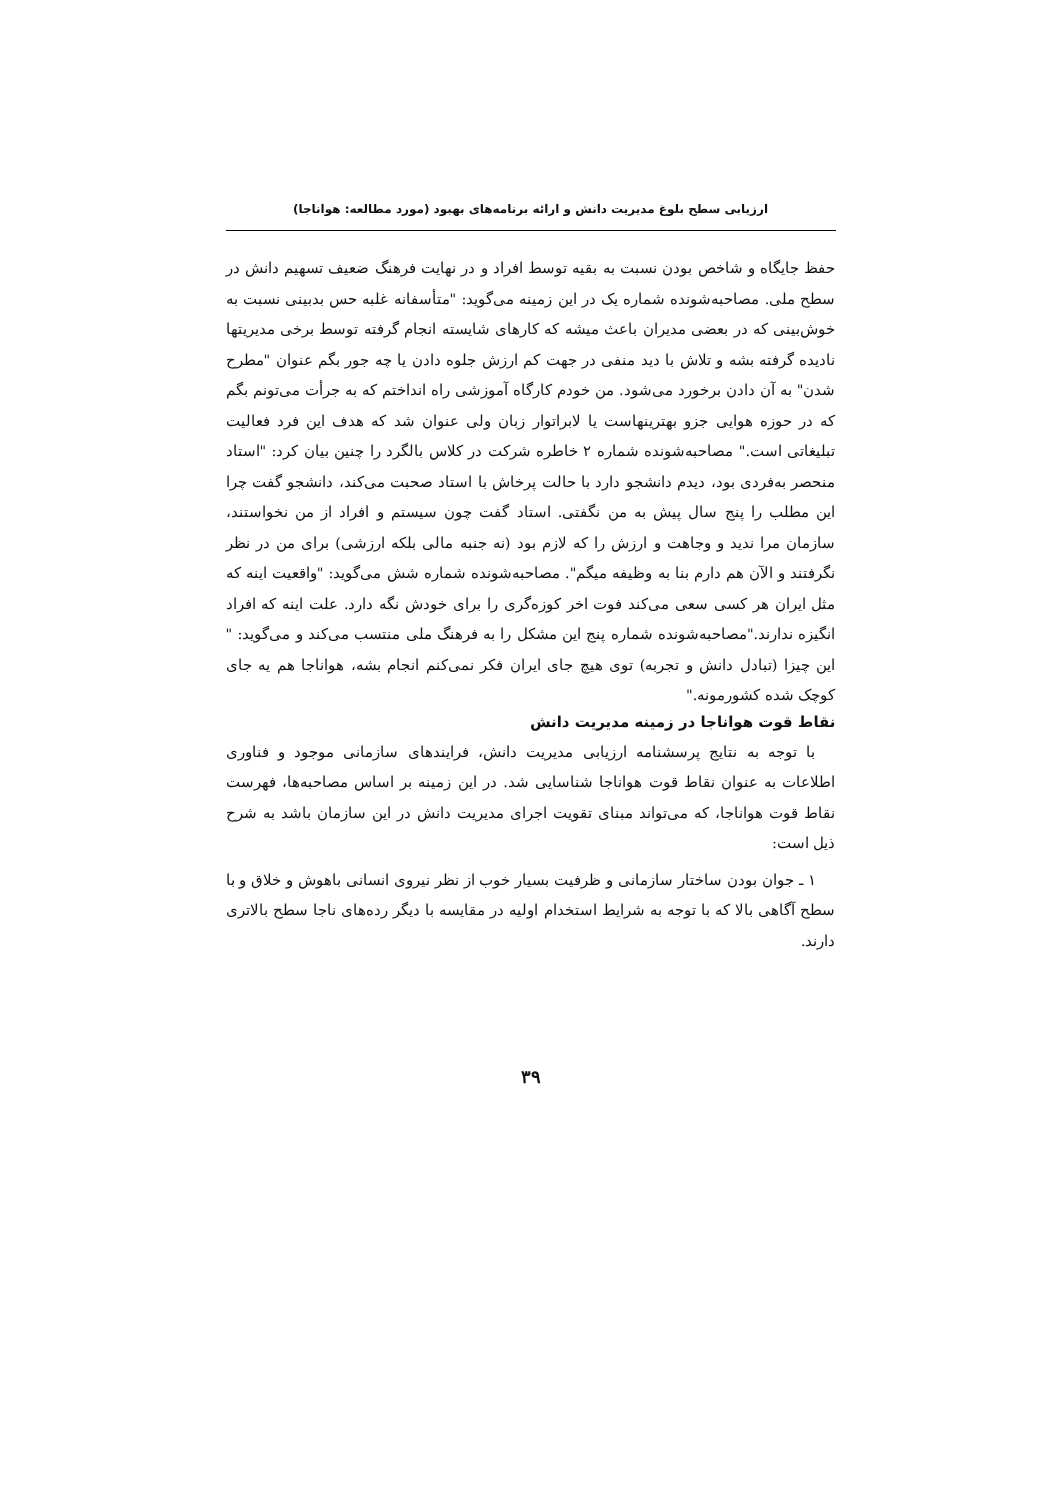ارزیابی سطح بلوغ مدیریت دانش و ارائه برنامه‌های بهبود (مورد مطالعه: هواناجا)
حفظ جایگاه و شاخص بودن نسبت به بقیه توسط افراد و در نهایت فرهنگ ضعیف تسهیم دانش در سطح ملی. مصاحبه‌شونده شماره یک در این زمینه می‌گوید: "متأسفانه غلبه حس بدبینی نسبت به خوش‌بینی که در بعضی مدیران باعث میشه که کارهای شایسته انجام گرفته توسط برخی مدیریتها نادیده گرفته بشه و تلاش با دید منفی در جهت کم ارزش جلوه دادن یا چه جور بگم عنوان "مطرح شدن" به آن دادن برخورد می‌شود. من خودم کارگاه آموزشی راه انداختم که به جرأت می‌تونم بگم که در حوزه هوایی جزو بهترینهاست یا لابراتوار زبان ولی عنوان شد که هدف این فرد فعالیت تبلیغاتی است." مصاحبه‌شونده شماره ۲ خاطره شرکت در کلاس بالگرد را چنین بیان کرد: "استاد منحصر به‌فردی بود، دیدم دانشجو دارد با حالت پرخاش با استاد صحبت می‌کند، دانشجو گفت چرا این مطلب را پنج سال پیش به من نگفتی. استاد گفت چون سیستم و افراد از من نخواستند، سازمان مرا ندید و وجاهت و ارزش را که لازم بود (نه جنبه مالی بلکه ارزشی) برای من در نظر نگرفتند و الآن هم دارم بنا به وظیفه میگم". مصاحبه‌شونده شماره شش می‌گوید: "واقعیت اینه که مثل ایران هر کسی سعی می‌کند فوت اخر کوزه‌گری را برای خودش نگه دارد. علت اینه که افراد انگیزه ندارند."مصاحبه‌شونده شماره پنج این مشکل را به فرهنگ ملی منتسب می‌کند و می‌گوید: " این چیزا (تبادل دانش و تجربه) توی هیچ جای ایران فکر نمی‌کنم انجام بشه، هواناجا هم یه جای کوچک شده کشورمونه."
نقاط قوت هواناجا در زمینه مدیریت دانش
با توجه به نتایج پرسشنامه ارزیابی مدیریت دانش، فرایندهای سازمانی موجود و فناوری اطلاعات به عنوان نقاط قوت هواناجا شناسایی شد. در این زمینه بر اساس مصاحبه‌ها، فهرست نقاط قوت هواناجا، که می‌تواند مبنای تقویت اجرای مدیریت دانش در این سازمان باشد به شرح ذیل است:
۱ ـ جوان بودن ساختار سازمانی و ظرفیت بسیار خوب از نظر نیروی انسانی باهوش و خلاق و با سطح آگاهی بالا که با توجه به شرایط استخدام اولیه در مقایسه با دیگر رده‌های ناجا سطح بالاتری دارند.
۳۹